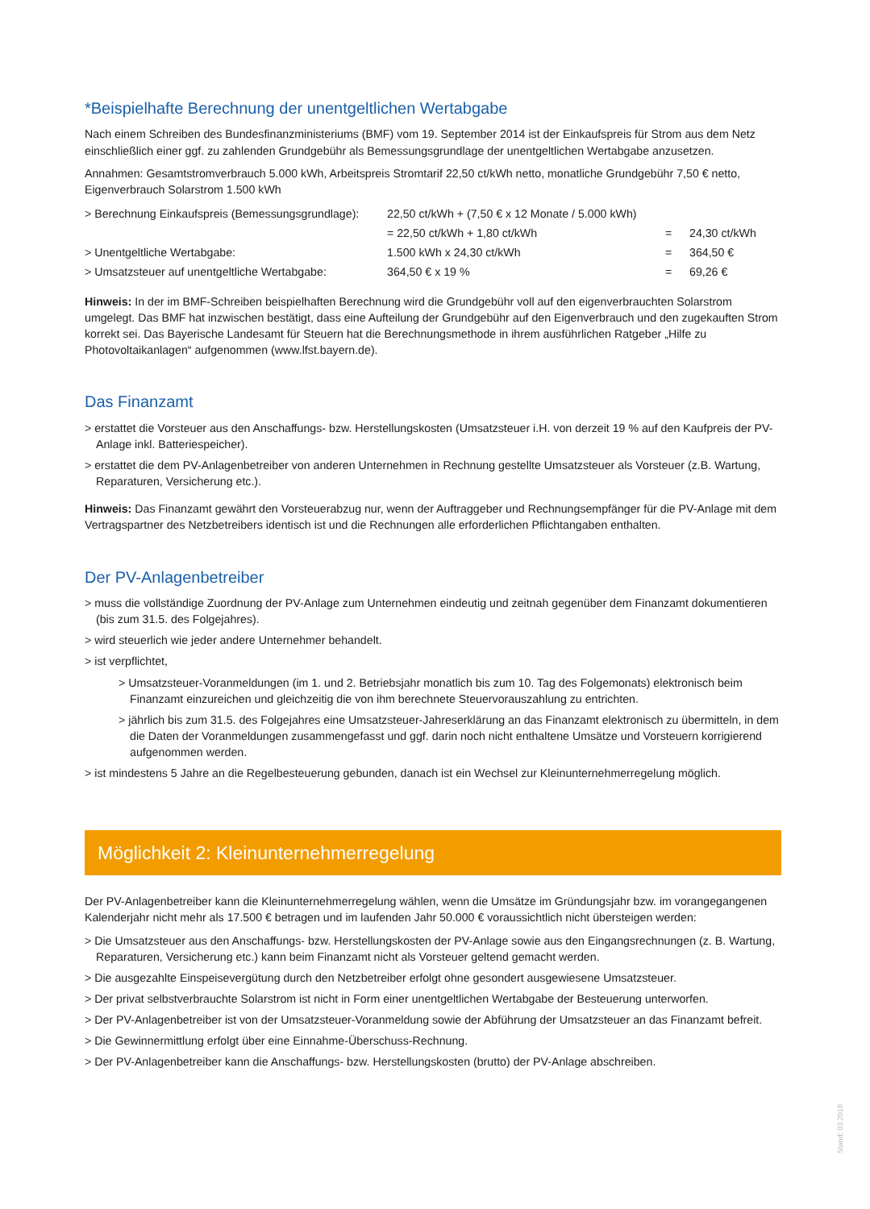*Beispielhafte Berechnung der unentgeltlichen Wertabgabe
Nach einem Schreiben des Bundesfinanzministeriums (BMF) vom 19. September 2014 ist der Einkaufspreis für Strom aus dem Netz einschließlich einer ggf. zu zahlenden Grundgebühr als Bemessungsgrundlage der unentgeltlichen Wertabgabe anzusetzen.
Annahmen: Gesamtstromverbrauch 5.000 kWh, Arbeitspreis Stromtarif 22,50 ct/kWh netto, monatliche Grundgebühr 7,50 € netto, Eigenverbrauch Solarstrom 1.500 kWh
| > Berechnung Einkaufspreis (Bemessungsgrundlage): | 22,50 ct/kWh + (7,50 € x 12 Monate / 5.000 kWh) | | |
| | = 22,50 ct/kWh + 1,80 ct/kWh | = | 24,30 ct/kWh |
| > Unentgeltliche Wertabgabe: | 1.500 kWh x 24,30 ct/kWh | = | 364,50 € |
| > Umsatzsteuer auf unentgeltliche Wertabgabe: | 364,50 € x 19 % | = | 69,26 € |
Hinweis: In der im BMF-Schreiben beispielhaften Berechnung wird die Grundgebühr voll auf den eigenverbrauchten Solarstrom umgelegt. Das BMF hat inzwischen bestätigt, dass eine Aufteilung der Grundgebühr auf den Eigenverbrauch und den zugekauften Strom korrekt sei. Das Bayerische Landesamt für Steuern hat die Berechnungsmethode in ihrem ausführlichen Ratgeber „Hilfe zu Photovoltaikanlagen“ aufgenommen (www.lfst.bayern.de).
Das Finanzamt
> erstattet die Vorsteuer aus den Anschaffungs- bzw. Herstellungskosten (Umsatzsteuer i.H. von derzeit 19 % auf den Kaufpreis der PV-Anlage inkl. Batteriespeicher).
> erstattet die dem PV-Anlagenbetreiber von anderen Unternehmen in Rechnung gestellte Umsatzsteuer als Vorsteuer (z.B. Wartung, Reparaturen, Versicherung etc.).
Hinweis: Das Finanzamt gewährt den Vorsteuerabzug nur, wenn der Auftraggeber und Rechnungsempfänger für die PV-Anlage mit dem Vertragspartner des Netzbetreibers identisch ist und die Rechnungen alle erforderlichen Pflichtangaben enthalten.
Der PV-Anlagenbetreiber
> muss die vollständige Zuordnung der PV-Anlage zum Unternehmen eindeutig und zeitnah gegenüber dem Finanzamt dokumentieren (bis zum 31.5. des Folgejahres).
> wird steuerlich wie jeder andere Unternehmer behandelt.
> ist verpflichtet,
> Umsatzsteuer-Voranmeldungen (im 1. und 2. Betriebsjahr monatlich bis zum 10. Tag des Folgemonats) elektronisch beim Finanzamt einzureichen und gleichzeitig die von ihm berechnete Steuervorauszahlung zu entrichten.
> jährlich bis zum 31.5. des Folgejahres eine Umsatzsteuer-Jahreserklärung an das Finanzamt elektronisch zu übermitteln, in dem die Daten der Voranmeldungen zusammengefasst und ggf. darin noch nicht enthaltene Umsätze und Vorsteuern korrigierend aufgenommen werden.
> ist mindestens 5 Jahre an die Regelbesteuerung gebunden, danach ist ein Wechsel zur Kleinunternehmerregelung möglich.
Möglichkeit 2: Kleinunternehmerregelung
Der PV-Anlagenbetreiber kann die Kleinunternehmerregelung wählen, wenn die Umsätze im Gründungsjahr bzw. im vorangegangenen Kalenderjahr nicht mehr als 17.500 € betragen und im laufenden Jahr 50.000 € voraussichtlich nicht übersteigen werden:
> Die Umsatzsteuer aus den Anschaffungs- bzw. Herstellungskosten der PV-Anlage sowie aus den Eingangsrechnungen (z. B. Wartung, Reparaturen, Versicherung etc.) kann beim Finanzamt nicht als Vorsteuer geltend gemacht werden.
> Die ausgezahlte Einspeisevergütung durch den Netzbetreiber erfolgt ohne gesondert ausgewiesene Umsatzsteuer.
> Der privat selbstverbrauchte Solarstrom ist nicht in Form einer unentgeltlichen Wertabgabe der Besteuerung unterworfen.
> Der PV-Anlagenbetreiber ist von der Umsatzsteuer-Voranmeldung sowie der Abführung der Umsatzsteuer an das Finanzamt befreit.
> Die Gewinnermittlung erfolgt über eine Einnahme-Überschuss-Rechnung.
> Der PV-Anlagenbetreiber kann die Anschaffungs- bzw. Herstellungskosten (brutto) der PV-Anlage abschreiben.
Stand: 03.2018